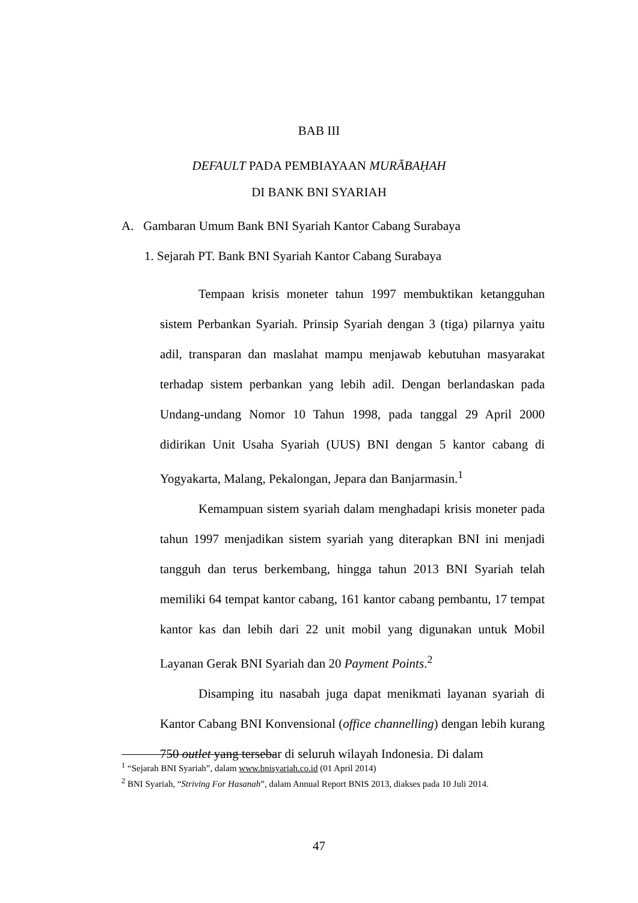BAB III
DEFAULT PADA PEMBIAYAAN MURĀBAḤAH
DI BANK BNI SYARIAH
A. Gambaran Umum Bank BNI Syariah Kantor Cabang Surabaya
1. Sejarah PT. Bank BNI Syariah Kantor Cabang Surabaya
Tempaan krisis moneter tahun 1997 membuktikan ketangguhan sistem Perbankan Syariah. Prinsip Syariah dengan 3 (tiga) pilarnya yaitu adil, transparan dan maslahat mampu menjawab kebutuhan masyarakat terhadap sistem perbankan yang lebih adil. Dengan berlandaskan pada Undang-undang Nomor 10 Tahun 1998, pada tanggal 29 April 2000 didirikan Unit Usaha Syariah (UUS) BNI dengan 5 kantor cabang di Yogyakarta, Malang, Pekalongan, Jepara dan Banjarmasin.<sup>1</sup>
Kemampuan sistem syariah dalam menghadapi krisis moneter pada tahun 1997 menjadikan sistem syariah yang diterapkan BNI ini menjadi tangguh dan terus berkembang, hingga tahun 2013 BNI Syariah telah memiliki 64 tempat kantor cabang, 161 kantor cabang pembantu, 17 tempat kantor kas dan lebih dari 22 unit mobil yang digunakan untuk Mobil Layanan Gerak BNI Syariah dan 20 Payment Points.<sup>2</sup>
Disamping itu nasabah juga dapat menikmati layanan syariah di Kantor Cabang BNI Konvensional (office channelling) dengan lebih kurang 750 outlet yang tersebar di seluruh wilayah Indonesia. Di dalam
<sup>1</sup> “Sejarah BNI Syariah”, dalam www.bnisyariah.co.id (01 April 2014)
<sup>2</sup> BNI Syariah, “Striving For Hasanah”, dalam Annual Report BNIS 2013, diakses pada 10 Juli 2014.
47